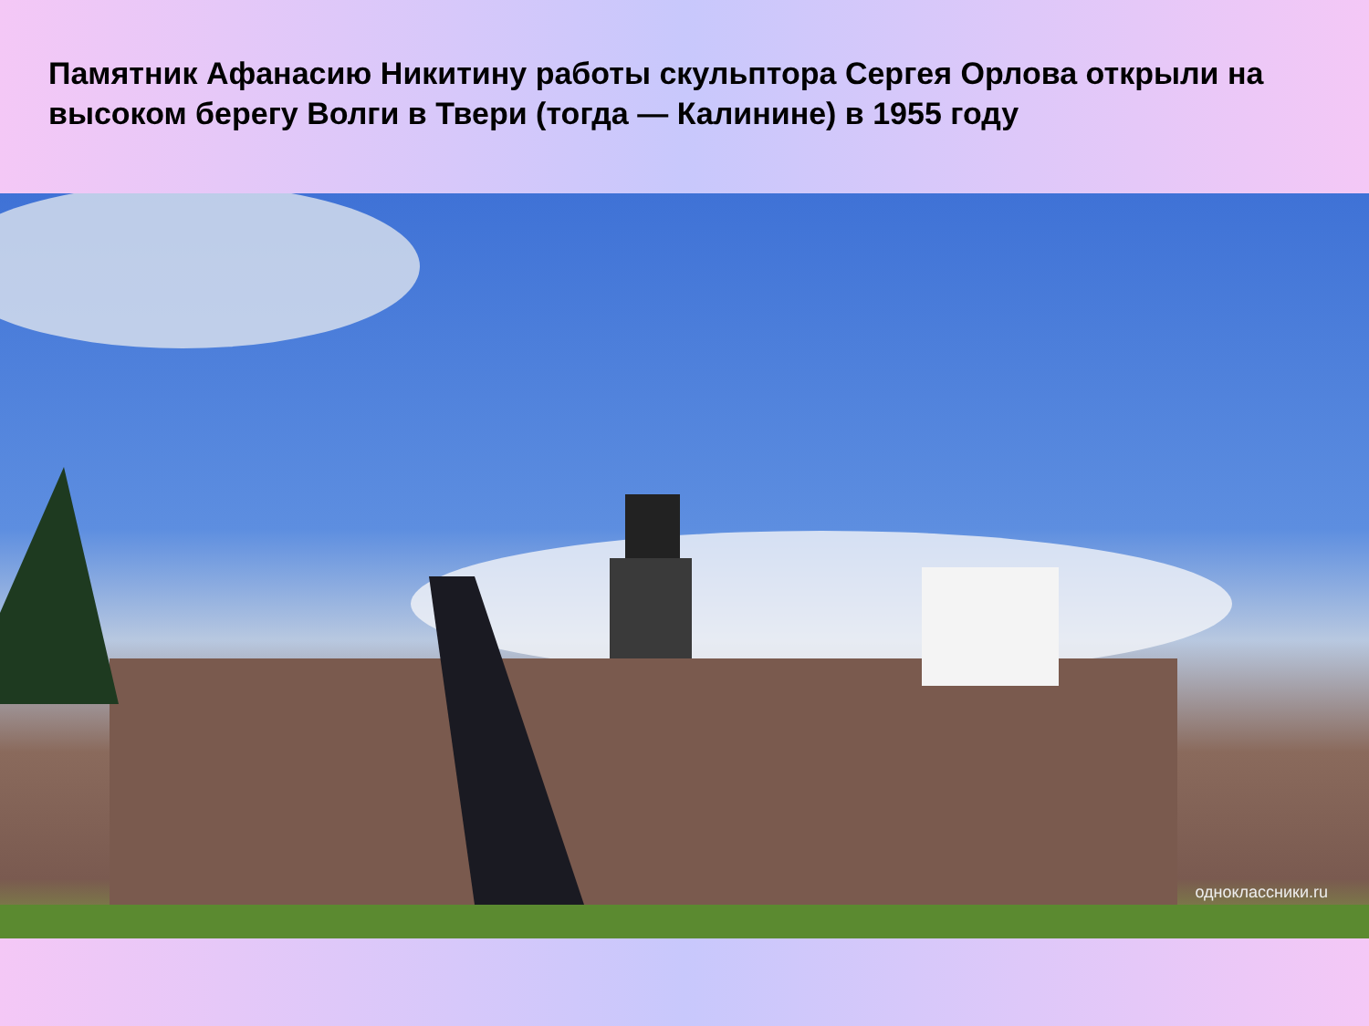Памятник Афанасию Никитину работы скульптора Сергея Орлова открыли на высоком берегу Волги в Твери (тогда — Калинине) в 1955 году
одноклассники.ru